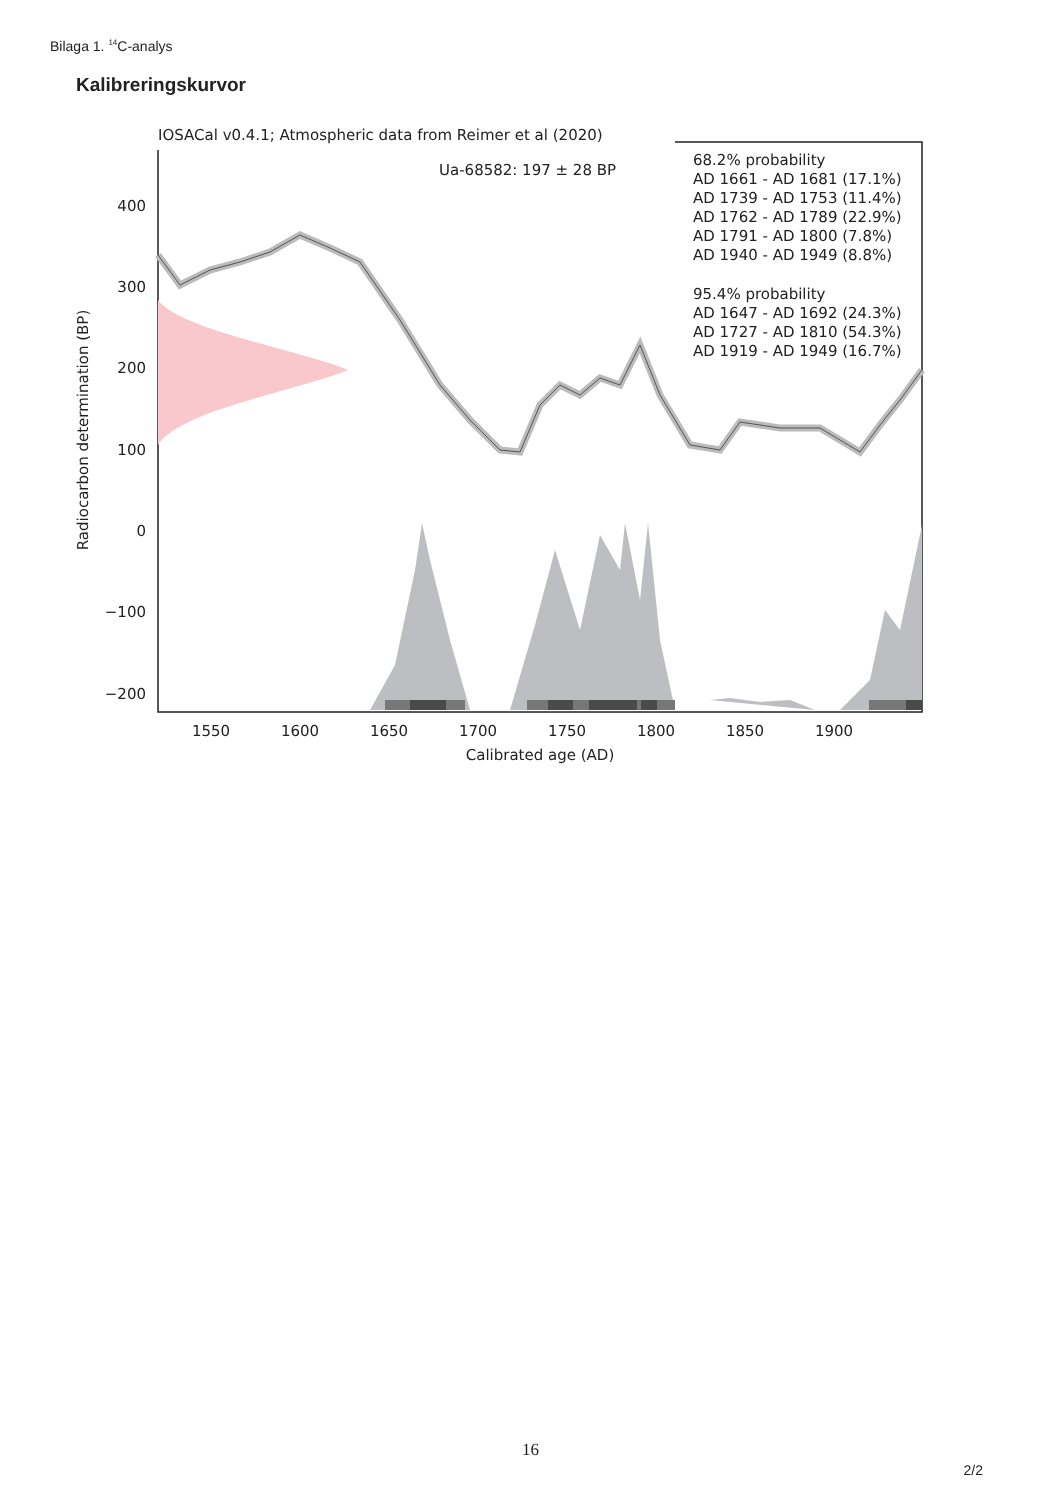Bilaga 1. <sup>14</sup>C-analys
Kalibreringskurvor
IOSACal v0.4.1; Atmospheric data from Reimer et al (2020)
Ua-68582: 197 ± 28 BP
68.2% probability
AD 1661 - AD 1681 (17.1%)
AD 1739 - AD 1753 (11.4%)
AD 1762 - AD 1789 (22.9%)
AD 1791 - AD 1800 (7.8%)
AD 1940 - AD 1949 (8.8%)
95.4% probability
AD 1647 - AD 1692 (24.3%)
AD 1727 - AD 1810 (54.3%)
AD 1919 - AD 1949 (16.7%)
400
300
200
100
0
−100
−200
1550
1600
1650
1700
1750
1800
1850
1900
Calibrated age (AD)
Radiocarbon determination (BP)
16
2/2